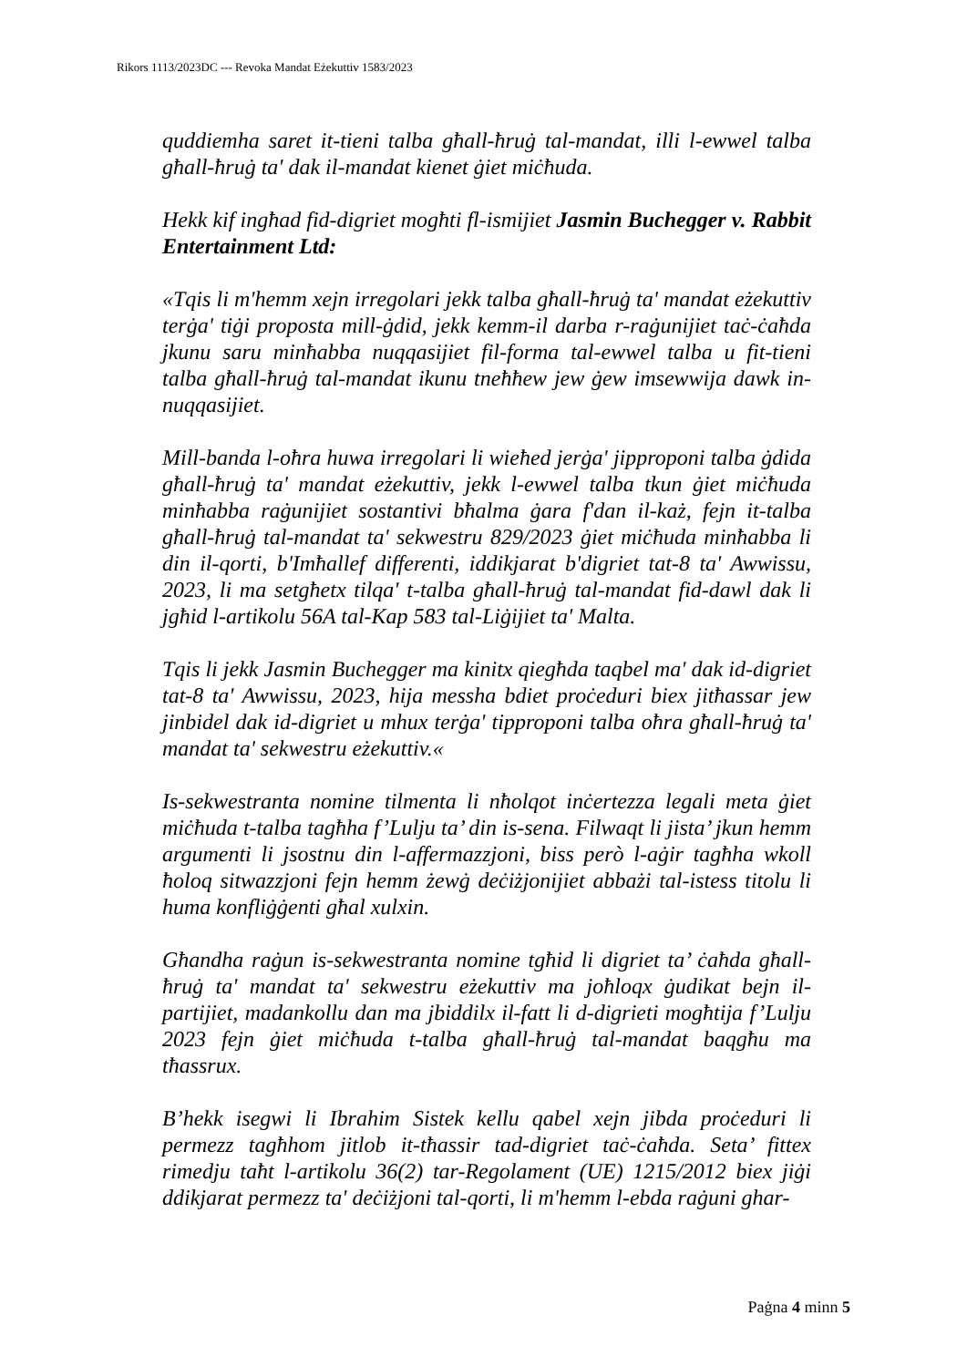Rikors 1113/2023DC --- Revoka Mandat Eżekuttiv 1583/2023
quddiemha saret it-tieni talba għall-ħruġ tal-mandat, illi l-ewwel talba għall-ħruġ ta' dak il-mandat kienet ġiet miċħuda.
Hekk kif ingħad fid-digriet mogħti fl-ismijiet Jasmin Buchegger v. Rabbit Entertainment Ltd:
«Tqis li m'hemm xejn irregolari jekk talba għall-ħruġ ta' mandat eżekuttiv terġa' tiġi proposta mill-ġdid, jekk kemm-il darba r-raġunijiet taċ-ċaħda jkunu saru minħabba nuqqasijiet fil-forma tal-ewwel talba u fit-tieni talba għall-ħruġ tal-mandat ikunu tneħħew jew ġew imsewwija dawk in-nuqqasijiet.
Mill-banda l-oħra huwa irregolari li wieħed jerġa' jipproponi talba ġdida għall-ħruġ ta' mandat eżekuttiv, jekk l-ewwel talba tkun ġiet miċħuda minħabba raġunijiet sostantivi bħalma ġara f'dan il-każ, fejn it-talba għall-ħruġ tal-mandat ta' sekwestru 829/2023 ġiet miċħuda minħabba li din il-qorti, b'Imħallef differenti, iddikjarat b'digriet tat-8 ta' Awwissu, 2023, li ma setgħetx tilqa' t-talba għall-ħruġ tal-mandat fid-dawl dak li jgħid l-artikolu 56A tal-Kap 583 tal-Liġijiet ta' Malta.
Tqis li jekk Jasmin Buchegger ma kinitx qiegħda taqbel ma' dak id-digriet tat-8 ta' Awwissu, 2023, hija messha bdiet proċeduri biex jitħassar jew jinbidel dak id-digriet u mhux terġa' tipproponi talba oħra għall-ħruġ ta' mandat ta' sekwestru eżekuttiv.«
Is-sekwestranta nomine tilmenta li nħolqot inċertezza legali meta ġiet miċħuda t-talba tagħha f’Lulju ta’ din is-sena. Filwaqt li jista’ jkun hemm argumenti li jsostnu din l-affermazzjoni, biss però l-aġir tagħha wkoll ħoloq sitwazzjoni fejn hemm żewġ deċiżjonijiet abbażi tal-istess titolu li huma konfliġġenti għal xulxin.
Għandha raġun is-sekwestranta nomine tgħid li digriet ta’ ċaħda għall-ħruġ ta' mandat ta' sekwestru eżekuttiv ma joħloqx ġudikat bejn il-partijiet, madankollu dan ma jbiddilx il-fatt li d-digrieti mogħtija f’Lulju 2023 fejn ġiet miċħuda t-talba għall-ħruġ tal-mandat baqgħu ma tħassrux.
B’hekk isegwi li Ibrahim Sistek kellu qabel xejn jibda proċeduri li permezz tagħhom jitlob it-tħassir tad-digriet taċ-ċaħda. Seta’ fittex rimedju taħt l-artikolu 36(2) tar-Regolament (UE) 1215/2012 biex jiġi ddikjarat permezz ta' deċiżjoni tal-qorti, li m'hemm l-ebda raġuni ghar-
Paġna 4 minn 5